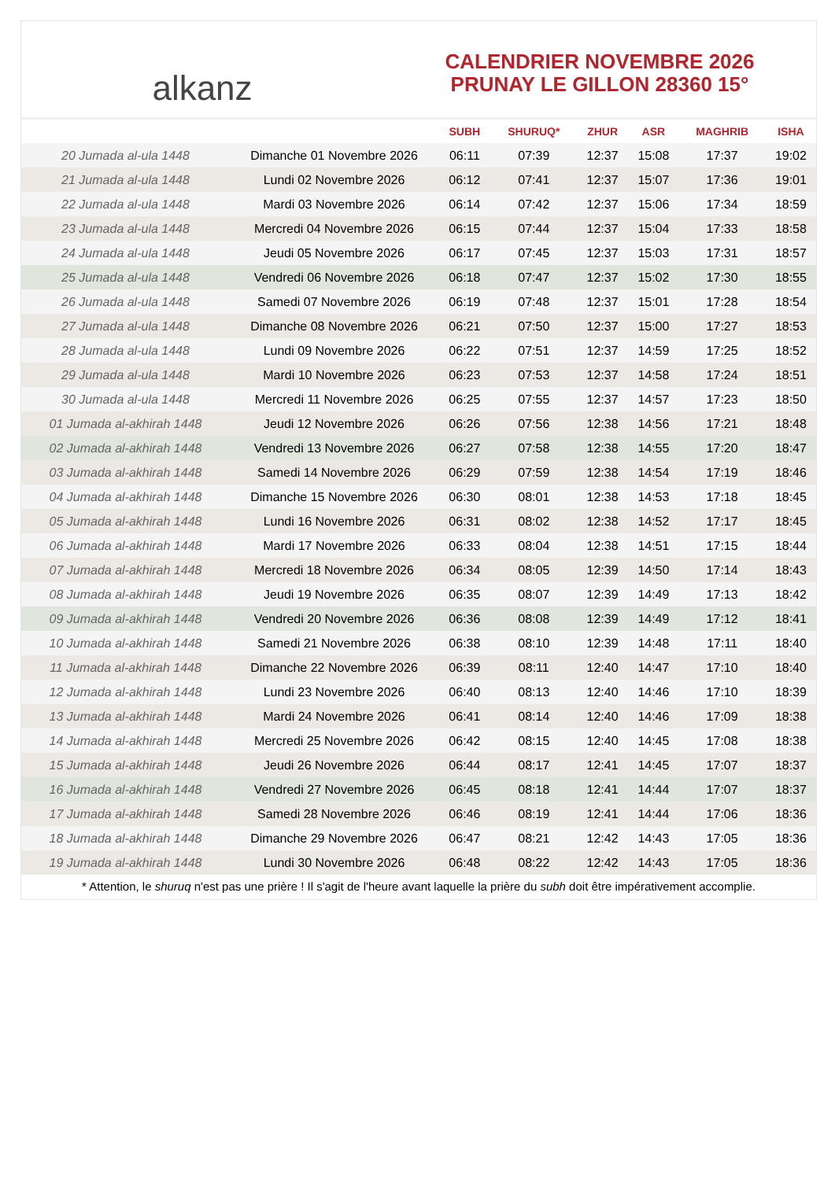alkanz
CALENDRIER NOVEMBRE 2026
PRUNAY LE GILLON 28360 15°
| | | SUBH | SHURUQ* | ZHUR | ASR | MAGHRIB | ISHA |
| --- | --- | --- | --- | --- | --- | --- | --- |
| 20 Jumada al-ula 1448 | Dimanche 01 Novembre 2026 | 06:11 | 07:39 | 12:37 | 15:08 | 17:37 | 19:02 |
| 21 Jumada al-ula 1448 | Lundi 02 Novembre 2026 | 06:12 | 07:41 | 12:37 | 15:07 | 17:36 | 19:01 |
| 22 Jumada al-ula 1448 | Mardi 03 Novembre 2026 | 06:14 | 07:42 | 12:37 | 15:06 | 17:34 | 18:59 |
| 23 Jumada al-ula 1448 | Mercredi 04 Novembre 2026 | 06:15 | 07:44 | 12:37 | 15:04 | 17:33 | 18:58 |
| 24 Jumada al-ula 1448 | Jeudi 05 Novembre 2026 | 06:17 | 07:45 | 12:37 | 15:03 | 17:31 | 18:57 |
| 25 Jumada al-ula 1448 | Vendredi 06 Novembre 2026 | 06:18 | 07:47 | 12:37 | 15:02 | 17:30 | 18:55 |
| 26 Jumada al-ula 1448 | Samedi 07 Novembre 2026 | 06:19 | 07:48 | 12:37 | 15:01 | 17:28 | 18:54 |
| 27 Jumada al-ula 1448 | Dimanche 08 Novembre 2026 | 06:21 | 07:50 | 12:37 | 15:00 | 17:27 | 18:53 |
| 28 Jumada al-ula 1448 | Lundi 09 Novembre 2026 | 06:22 | 07:51 | 12:37 | 14:59 | 17:25 | 18:52 |
| 29 Jumada al-ula 1448 | Mardi 10 Novembre 2026 | 06:23 | 07:53 | 12:37 | 14:58 | 17:24 | 18:51 |
| 30 Jumada al-ula 1448 | Mercredi 11 Novembre 2026 | 06:25 | 07:55 | 12:37 | 14:57 | 17:23 | 18:50 |
| 01 Jumada al-akhirah 1448 | Jeudi 12 Novembre 2026 | 06:26 | 07:56 | 12:38 | 14:56 | 17:21 | 18:48 |
| 02 Jumada al-akhirah 1448 | Vendredi 13 Novembre 2026 | 06:27 | 07:58 | 12:38 | 14:55 | 17:20 | 18:47 |
| 03 Jumada al-akhirah 1448 | Samedi 14 Novembre 2026 | 06:29 | 07:59 | 12:38 | 14:54 | 17:19 | 18:46 |
| 04 Jumada al-akhirah 1448 | Dimanche 15 Novembre 2026 | 06:30 | 08:01 | 12:38 | 14:53 | 17:18 | 18:45 |
| 05 Jumada al-akhirah 1448 | Lundi 16 Novembre 2026 | 06:31 | 08:02 | 12:38 | 14:52 | 17:17 | 18:45 |
| 06 Jumada al-akhirah 1448 | Mardi 17 Novembre 2026 | 06:33 | 08:04 | 12:38 | 14:51 | 17:15 | 18:44 |
| 07 Jumada al-akhirah 1448 | Mercredi 18 Novembre 2026 | 06:34 | 08:05 | 12:39 | 14:50 | 17:14 | 18:43 |
| 08 Jumada al-akhirah 1448 | Jeudi 19 Novembre 2026 | 06:35 | 08:07 | 12:39 | 14:49 | 17:13 | 18:42 |
| 09 Jumada al-akhirah 1448 | Vendredi 20 Novembre 2026 | 06:36 | 08:08 | 12:39 | 14:49 | 17:12 | 18:41 |
| 10 Jumada al-akhirah 1448 | Samedi 21 Novembre 2026 | 06:38 | 08:10 | 12:39 | 14:48 | 17:11 | 18:40 |
| 11 Jumada al-akhirah 1448 | Dimanche 22 Novembre 2026 | 06:39 | 08:11 | 12:40 | 14:47 | 17:10 | 18:40 |
| 12 Jumada al-akhirah 1448 | Lundi 23 Novembre 2026 | 06:40 | 08:13 | 12:40 | 14:46 | 17:10 | 18:39 |
| 13 Jumada al-akhirah 1448 | Mardi 24 Novembre 2026 | 06:41 | 08:14 | 12:40 | 14:46 | 17:09 | 18:38 |
| 14 Jumada al-akhirah 1448 | Mercredi 25 Novembre 2026 | 06:42 | 08:15 | 12:40 | 14:45 | 17:08 | 18:38 |
| 15 Jumada al-akhirah 1448 | Jeudi 26 Novembre 2026 | 06:44 | 08:17 | 12:41 | 14:45 | 17:07 | 18:37 |
| 16 Jumada al-akhirah 1448 | Vendredi 27 Novembre 2026 | 06:45 | 08:18 | 12:41 | 14:44 | 17:07 | 18:37 |
| 17 Jumada al-akhirah 1448 | Samedi 28 Novembre 2026 | 06:46 | 08:19 | 12:41 | 14:44 | 17:06 | 18:36 |
| 18 Jumada al-akhirah 1448 | Dimanche 29 Novembre 2026 | 06:47 | 08:21 | 12:42 | 14:43 | 17:05 | 18:36 |
| 19 Jumada al-akhirah 1448 | Lundi 30 Novembre 2026 | 06:48 | 08:22 | 12:42 | 14:43 | 17:05 | 18:36 |
* Attention, le shuruq n'est pas une prière ! Il s'agit de l'heure avant laquelle la prière du subh doit être impérativement accomplie.